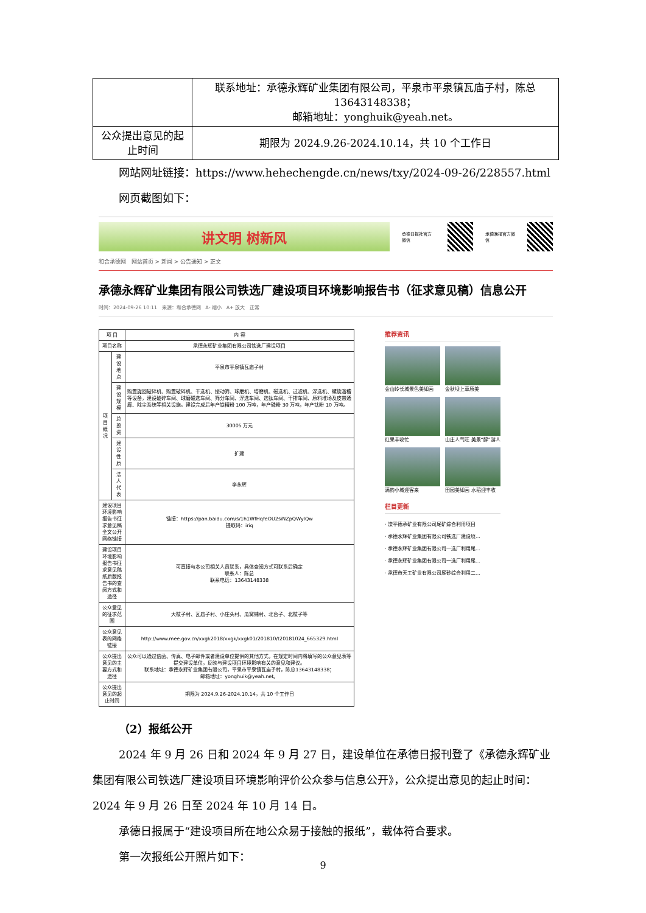| | 联系地址：承德永辉矿业集团有限公司，平泉市平泉镇瓦庙子村，陈总13643148338； 邮箱地址：yonghuik@yeah.net。 |
| 公众提出意见的起止时间 | 期限为 2024.9.26-2024.10.14，共 10 个工作日 |
网站网址链接：https://www.hehechengde.cn/news/txy/2024-09-26/228557.html
网页截图如下：
讲文明 树新风
承德日报社官方微信 承德晚报官方微信
和合承德网 网站首页 > 新闻 > 公告通知 > 正文
承德永辉矿业集团有限公司铁选厂建设项目环境影响报告书（征求意见稿）信息公开
时间：2024-09-26 10:11 来源：和合承德网 A- 缩小 A+ 放大 正常
| 项 目 | | 内 容 |
| 项目名称 | | 承德永辉矿业集团有限公司铁选厂建设项目 |
| 项目概况 | 建设地点 | 平泉市平泉镇瓦庙子村 |
| | 建设规模 | 购置旋回破碎机、购置破碎机、干选机、振动筛、球磨机、塔磨机、磁选机、过滤机、浮选机、螺旋溜槽等设备，建设破碎车间、球磨磁选车间、筛分车间、浮选车间、选钛车间、干排车间、原料堆场及皮带通廊、除尘系统等相关设施。建设完成后年产铁精粉 100 万吨，年产磷粉 30 万吨，年产钛粉 10 万吨。 |
| | 总投资 | 30005 万元 |
| | 建设性质 | 扩建 |
| | 法人代表 | 李永辉 |
| 建设项目环境影响报告书征求意见稿全文公开网络链接 | | 链接：https://pan.baidu.com/s/1h1WfHqfeOU2siNZpQWylQw 提取码：iriq |
| 建设项目环境影响报告书征求意见稿纸质版报告书的查阅方式和途径 | | 可直接与本公司相关人员联系，具体查阅方式可联系后确定 联系人：陈总 联系电话：13643148338 |
| 公众意见的征求范围 | | 大杖子村、瓦庙子村、小庄头村、瓜窝铺村、北台子、北杖子等 |
| 公众意见表的网络链接 | | http://www.mee.gov.cn/xxgk2018/xxgk/xxgk01/201810/t20181024_665329.html |
| 公众提出意见的主要方式和途径 | | 公众可以通过信函、传真、电子邮件或者建设单位提供的其他方式，在规定时间内将填写的公众意见表等提交建设单位，反映与建设项目环境影响有关的意见和建议。 联系地址：承德永辉矿业集团有限公司，平泉市平泉镇瓦庙子村，陈总13643148338； 邮箱地址：yonghuik@yeah.net。 |
| 公众提出意见的起止时间 | | 期限为 2024.9.26-2024.10.14，共 10 个工作日 |
推荐资讯
金山岭长城景色美如画
金秋坝上草原美
红果丰收忙
山庄人气旺 美景“醉”游人
满韵小城迎客来
田园美如画 水稻迎丰收
栏目更新
· 滦平德承矿业有限公司尾矿综合利用项目
· 承德永辉矿业集团有限公司铁选厂建设项...
· 承德永辉矿业集团有限公司一选厂利用尾...
· 承德永辉矿业集团有限公司一选厂利用尾...
· 承德市天工矿业有限公司尾砂综合利用二...
（2）报纸公开
2024 年 9 月 26 日和 2024 年 9 月 27 日，建设单位在承德日报刊登了《承德永辉矿业集团有限公司铁选厂建设项目环境影响评价公众参与信息公开》，公众提出意见的起止时间：2024 年 9 月 26 日至 2024 年 10 月 14 日。
承德日报属于“建设项目所在地公众易于接触的报纸”，载体符合要求。
第一次报纸公开照片如下：
9